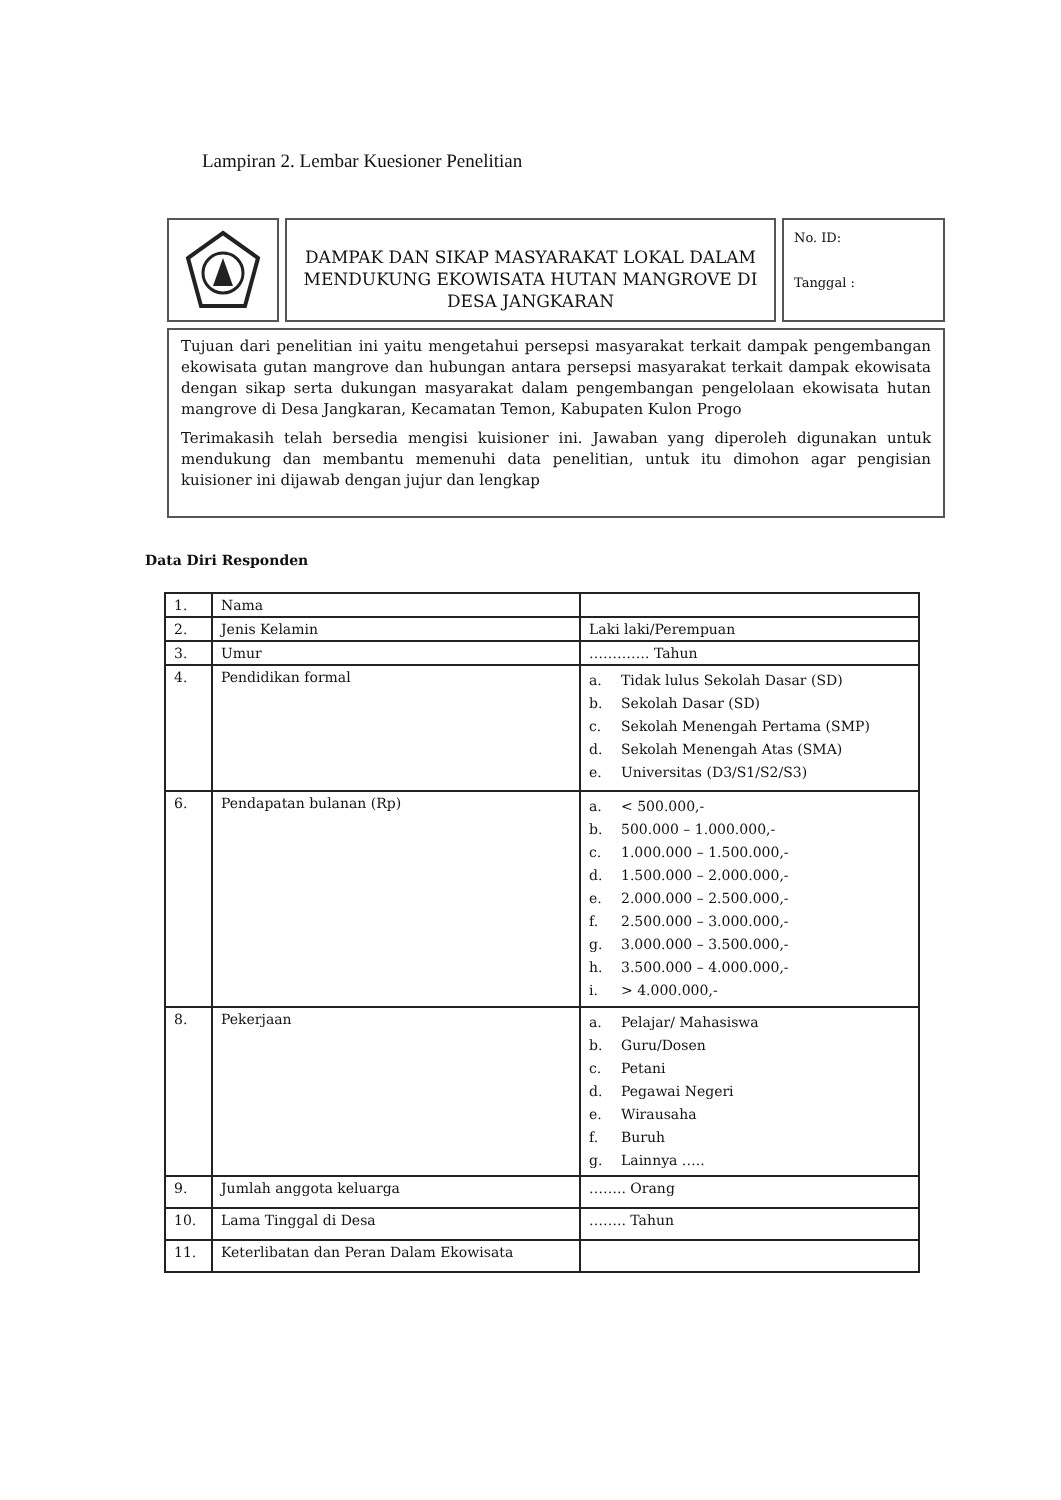Lampiran 2. Lembar Kuesioner Penelitian
DAMPAK DAN SIKAP MASYARAKAT LOKAL DALAM MENDUKUNG EKOWISATA HUTAN MANGROVE DI DESA JANGKARAN
No. ID:
Tanggal :
Tujuan dari penelitian ini yaitu mengetahui persepsi masyarakat terkait dampak pengembangan ekowisata gutan mangrove dan hubungan antara persepsi masyarakat terkait dampak ekowisata dengan sikap serta dukungan masyarakat dalam pengembangan pengelolaan ekowisata hutan mangrove di Desa Jangkaran, Kecamatan Temon, Kabupaten Kulon Progo
Terimakasih telah bersedia mengisi kuisioner ini. Jawaban yang diperoleh digunakan untuk mendukung dan membantu memenuhi data penelitian, untuk itu dimohon agar pengisian kuisioner ini dijawab dengan jujur dan lengkap
Data Diri Responden
| 1. | Nama | |
| 2. | Jenis Kelamin | Laki laki/Perempuan |
| 3. | Umur | …………. Tahun |
| 4. | Pendidikan formal | a. Tidak lulus Sekolah Dasar (SD) b. Sekolah Dasar (SD) c. Sekolah Menengah Pertama (SMP) d. Sekolah Menengah Atas (SMA) e. Universitas (D3/S1/S2/S3) |
| 6. | Pendapatan bulanan (Rp) | a. < 500.000,- b. 500.000 – 1.000.000,- c. 1.000.000 – 1.500.000,- d. 1.500.000 – 2.000.000,- e. 2.000.000 – 2.500.000,- f. 2.500.000 – 3.000.000,- g. 3.000.000 – 3.500.000,- h. 3.500.000 – 4.000.000,- i. > 4.000.000,- |
| 8. | Pekerjaan | a. Pelajar/ Mahasiswa b. Guru/Dosen c. Petani d. Pegawai Negeri e. Wirausaha f. Buruh g. Lainnya ….. |
| 9. | Jumlah anggota keluarga | …….. Orang |
| 10. | Lama Tinggal di Desa | …….. Tahun |
| 11. | Keterlibatan dan Peran Dalam Ekowisata | |